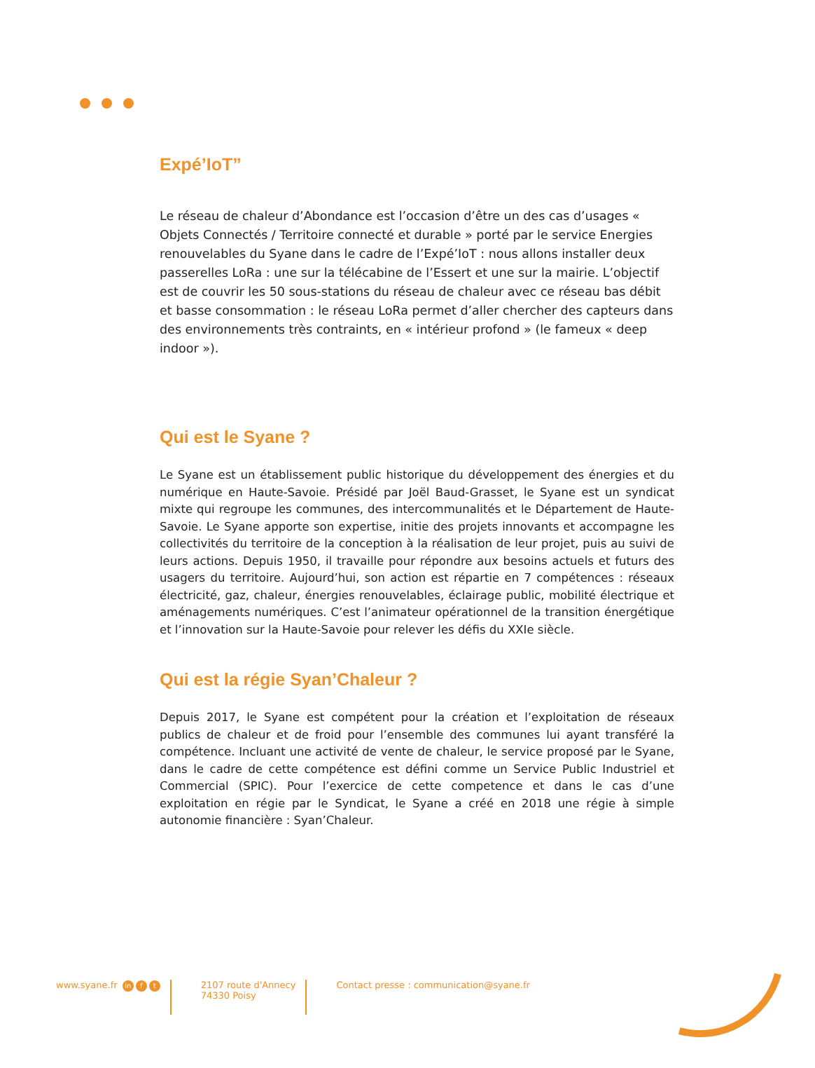Expé’IoT”
Le réseau de chaleur d’Abondance est l’occasion d’être un des cas d’usages « Objets Connectés / Territoire connecté et durable » porté par le service Energies renouvelables du Syane dans le cadre de l’Expé’IoT : nous allons installer deux passerelles LoRa : une sur la télécabine de l’Essert et une sur la mairie. L’objectif est de couvrir les 50 sous-stations du réseau de chaleur avec ce réseau bas débit et basse consommation : le réseau LoRa permet d’aller chercher des capteurs dans des environnements très contraints, en « intérieur profond » (le fameux « deep indoor »).
Qui est le Syane ?
Le Syane est un établissement public historique du développement des énergies et du numérique en Haute-Savoie. Présidé par Joël Baud-Grasset, le Syane est un syndicat mixte qui regroupe les communes, des intercommunalités et le Département de Haute-Savoie. Le Syane apporte son expertise, initie des projets innovants et accompagne les collectivités du territoire de la conception à la réalisation de leur projet, puis au suivi de leurs actions. Depuis 1950, il travaille pour répondre aux besoins actuels et futurs des usagers du territoire. Aujourd’hui, son action est répartie en 7 compétences : réseaux électricité, gaz, chaleur, énergies renouvelables, éclairage public, mobilité électrique et aménagements numériques. C’est l’animateur opérationnel de la transition énergétique et l’innovation sur la Haute-Savoie pour relever les défis du XXIe siècle.
Qui est la régie Syan’Chaleur ?
Depuis 2017, le Syane est compétent pour la création et l’exploitation de réseaux publics de chaleur et de froid pour l’ensemble des communes lui ayant transféré la compétence. Incluant une activité de vente de chaleur, le service proposé par le Syane, dans le cadre de cette compétence est défini comme un Service Public Industriel et Commercial (SPIC). Pour l’exercice de cette competence et dans le cas d’une exploitation en régie par le Syndicat, le Syane a créé en 2018 une régie à simple autonomie financière : Syan’Chaleur.
www.syane.fr in f t
2107 route d'Annecy
74330 Poisy
Contact presse : communication@syane.fr